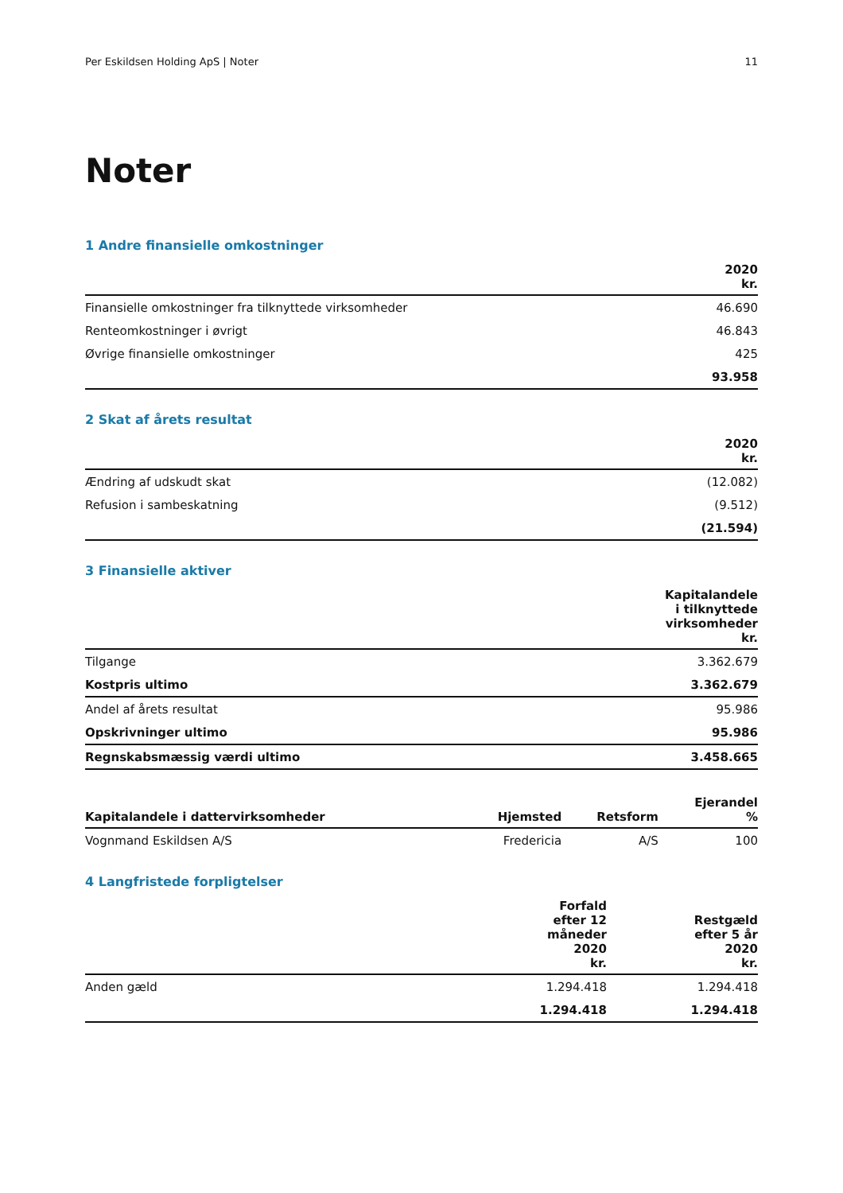Per Eskildsen Holding ApS | Noter 11
Noter
1 Andre finansielle omkostninger
| | 2020 kr. |
| --- | --- |
| Finansielle omkostninger fra tilknyttede virksomheder | 46.690 |
| Renteomkostninger i øvrigt | 46.843 |
| Øvrige finansielle omkostninger | 425 |
| | 93.958 |
2 Skat af årets resultat
| | 2020 kr. |
| --- | --- |
| Ændring af udskudt skat | (12.082) |
| Refusion i sambeskatning | (9.512) |
| | (21.594) |
3 Finansielle aktiver
| | Kapitalandele i tilknyttede virksomheder kr. |
| --- | --- |
| Tilgange | 3.362.679 |
| Kostpris ultimo | 3.362.679 |
| Andel af årets resultat | 95.986 |
| Opskrivninger ultimo | 95.986 |
| Regnskabsmæssig værdi ultimo | 3.458.665 |
| Kapitalandele i dattervirksomheder | Hjemsted | Retsform | Ejerandel % |
| --- | --- | --- | --- |
| Vognmand Eskildsen A/S | Fredericia | A/S | 100 |
4 Langfristede forpligtelser
| | Forfald efter 12 måneder 2020 kr. | Restgæld efter 5 år 2020 kr. |
| --- | --- | --- |
| Anden gæld | 1.294.418 | 1.294.418 |
| | 1.294.418 | 1.294.418 |